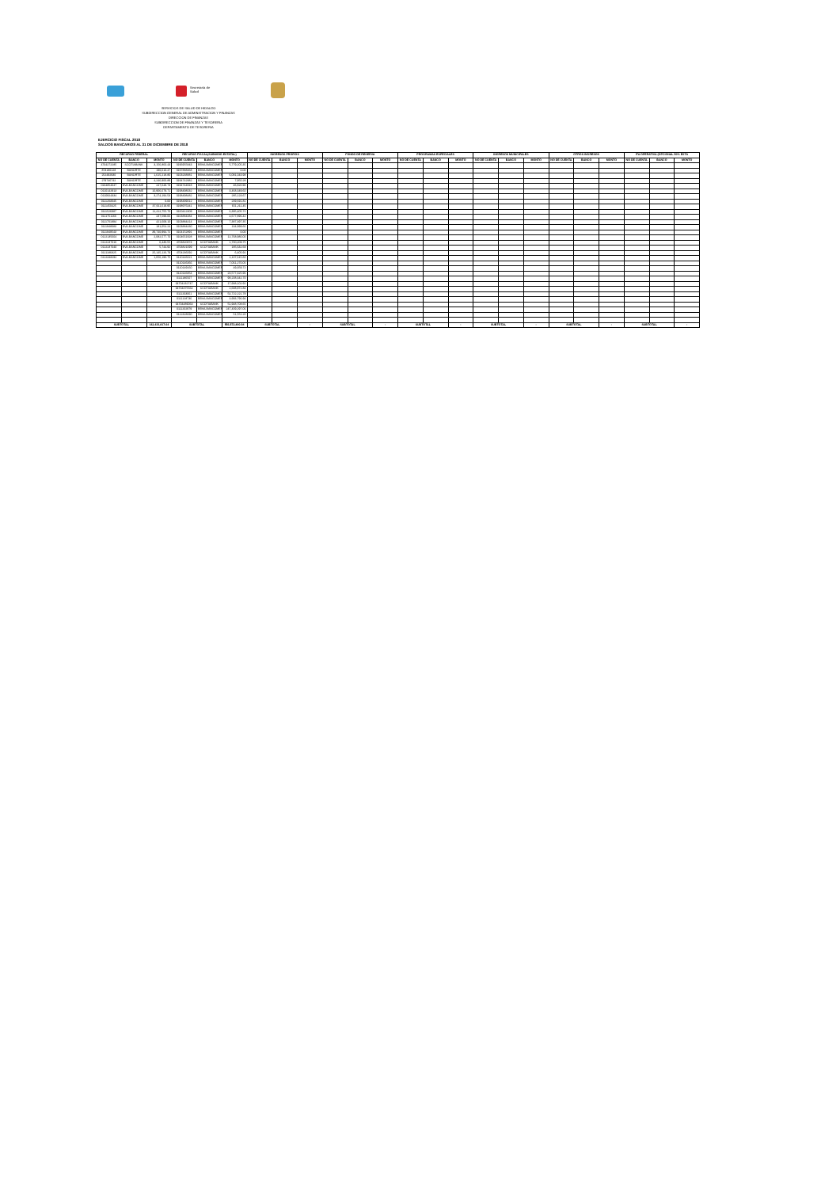Secretaría de
Salud
SERVICIOS DE SALUD DE HIDALGO
SUBDIRECCION GENERAL DE ADMINISTRACION Y FINANZAS
DIRECCION DE FINANZAS
SUBDIRECCION DE FINANZAS Y TESORERIA
DEPARTAMENTO DE TESORERIA
EJERCICIO FISCAL 2018
SALDOS BANCARIOS AL 31 DE DICIEMBRE DE 2018
| RECURSO FEDERAL | | | RECURSO FISCAL(SUBSIDIO ESTATAL) | | | INGRESOS PROPIOS | | | FONDO DE RESERVA | | | PROGRAMAS ESPECIALES | | | INGRESOS MUNICIPALES | | | OTROS INGRESOS | | | ITA OPERATIVA (OPCIONAL 50% ESTA | | |
| --- | --- | --- | --- | --- | --- | --- | --- | --- | --- | --- | --- | --- | --- | --- | --- | --- | --- | --- | --- | --- | --- | --- | --- |
| NO DE CUENTA | BANCO | MONTO | NO DE CUENTA | BANCO | MONTO | NO DE CUENTA | BANCO | MONTO | NO DE CUENTA | BANCO | MONTO | NO DE CUENTA | BANCO | MONTO | NO DE CUENTA | BANCO | MONTO | NO DE CUENTA | BANCO | MONTO | NO DE CUENTA | BANCO | MONTO |
| 4704272285 | SCOTIABANK | 3,156,860.43 | 0196955843 | BBVA-BANCOMER | 5,779,205.35 | | | | | | | | | | | | | | | | | | |
| 873180128 | BANORTE | 190,610.47 | 0197888368 | BBVA-BANCOMER | 0.00 | | | | | | | | | | | | | | | | | | |
| 252492930 | BANORTE | 1,615,218.80 | 0103238881 | BBVA-BANCOMER | 6,081,043.98 | | | | | | | | | | | | | | | | | | |
| 279746742 | BANORTE | 4,246,900.89 | 0194742982 | BBVA-BANCOMER | 7,950.28 | | | | | | | | | | | | | | | | | | |
| 0104854047 | BVA-BANCOME | 247,648.73 | 0194744918 | BBVA-BANCOMER | 46,820.90 | | | | | | | | | | | | | | | | | | |
| 0110142913 | BVA-BANCOME | 10,906,679.71 | 0198498032 | BBVA-BANCOMER | 3,468,349.60 | | | | | | | | | | | | | | | | | | |
| 0110924334 | BVA-BANCOME | 3,274,194.53 | 0198498482 | BBVA-BANCOMER | 285,123.67 | | | | | | | | | | | | | | | | | | |
| 0111203045 | BVA-BANCOME | 0.00 | 0198499012 | BBVA-BANCOMER | 239,691.81 | | | | | | | | | | | | | | | | | | |
| 0111450425 | BVA-BANCOME | 37,911,619.95 | 0198976341 | BBVA-BANCOMER | 651,211.45 | | | | | | | | | | | | | | | | | | |
| 0111526987 | BVA-BANCOME | 11,412,755.70 | 0100412309 | BBVA-BANCOMER | 6,395,405.72 | | | | | | | | | | | | | | | | | | |
| 0111751166 | BVA-BANCOME | 237,599.06 | 0103884384 | BBVA-BANCOMER | 4,677,896.42 | | | | | | | | | | | | | | | | | | |
| 0111701894 | BVA-BANCOME | 421,609.10 | 0103884414 | BBVA-BANCOMER | 7,387,397.35 | | | | | | | | | | | | | | | | | | |
| 0111948083 | BVA-BANCOME | 181,054.24 | 0103884430 | BBVA-BANCOMER | 134,999.66 | | | | | | | | | | | | | | | | | | |
| 0111949543 | BVA-BANCOME | 39,740,994.72 | 0104152891 | BBVA-BANCOMER | 0.00 | | | | | | | | | | | | | | | | | | |
| 0112135604 | BVA-BANCOME | 2,082,577.70 | 0104651928 | BBVA-BANCOMER | 12,768,980.00 | | | | | | | | | | | | | | | | | | |
| 0112237016 | BVA-BANCOME | 6,430.55 | 4703820874 | SCOTIABANK | 1,700,209.75 | | | | | | | | | | | | | | | | | | |
| 0112237040 | BVA-BANCOME | 5,744.92 | 4703821099 | SCOTIABANK | 185,632.69 | | | | | | | | | | | | | | | | | | |
| 0111186825 | BVA-BANCOME | 25,145,126.79 | 4704236092 | SCOTIABANK | 6,405.91 | | | | | | | | | | | | | | | | | | |
| 0112348292 | BVA-BANCOME | 1,650,190.75 | 0110146021 | BBVA-BANCOMER | 2,107,615.60 | | | | | | | | | | | | | | | | | | |
| | | | 0110146366 | BBVA-BANCOMER | 7,061,270.05 | | | | | | | | | | | | | | | | | | |
| | | | 0110149160 | BBVA-BANCOMER | 49,359.72 | | | | | | | | | | | | | | | | | | |
| | | | 0110146854 | BBVA-BANCOMER | 20,577,325.96 | | | | | | | | | | | | | | | | | | |
| | | | 0111186507 | BBVA-BANCOMER | 98,208,342.70 | | | | | | | | | | | | | | | | | | |
| | | | 04704232747 | SCOTIABANK | 17,938,102.92 | | | | | | | | | | | | | | | | | | |
| | | | 04704375564 | SCOTIABANK | 2,688,972.84 | | | | | | | | | | | | | | | | | | |
| | | | 0111203061 | BBVA-BANCOMER | 54,722,221.78 | | | | | | | | | | | | | | | | | | |
| | | | 0111128736 | BBVA-BANCOMER | 3,993,796.94 | | | | | | | | | | | | | | | | | | |
| | | | 04704489063 | SCOTIABANK | 51,948,708.65 | | | | | | | | | | | | | | | | | | |
| | | | 0111202979 | BBVA-BANCOMER | 247,409,297.06 | | | | | | | | | | | | | | | | | | |
| | | | 0112328690 | BBVA-BANCOMER | 51,552.20 | | | | | | | | | | | | | | | | | | |
| SUBTOTAL | | 142,433,817.04 | SUBTOTAL | | 556,572,890.94 | SUBTOTAL | | - | SUBTOTAL | | - | SUBTOTAL | | - | SUBTOTAL | | - | SUBTOTAL | | - | SUBTOTAL | | - |